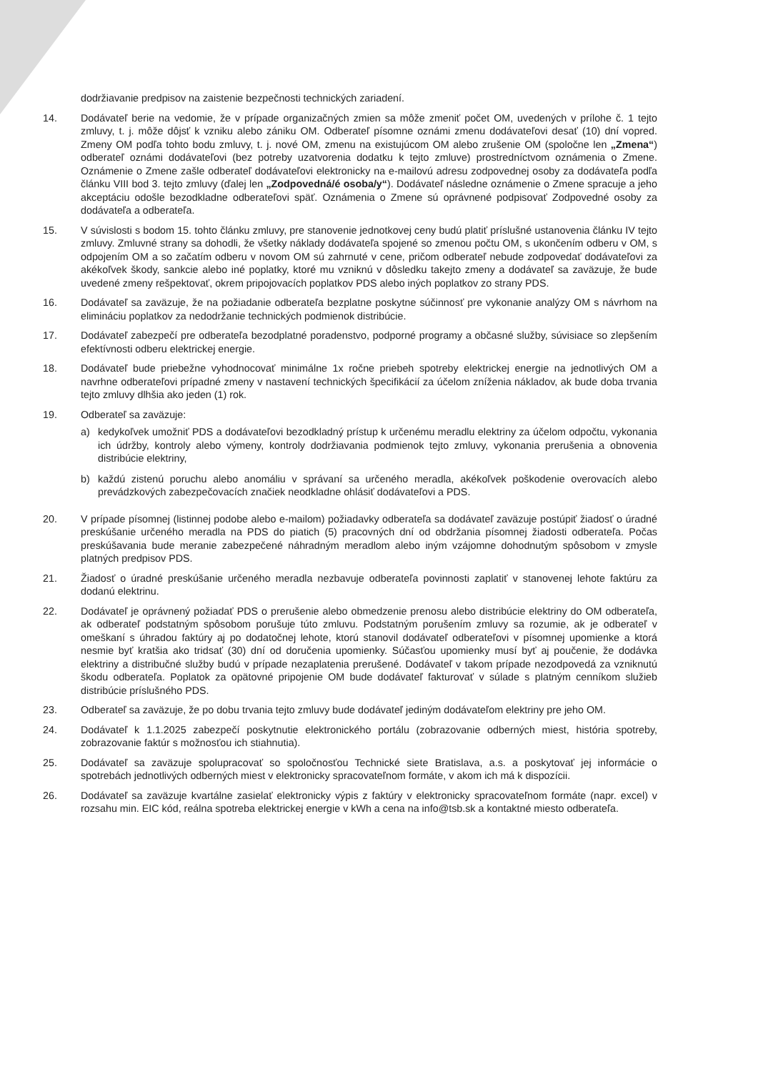dodržiavanie predpisov na zaistenie bezpečnosti technických zariadení.
14. Dodávateľ berie na vedomie, že v prípade organizačných zmien sa môže zmeniť počet OM, uvedených v prílohe č. 1 tejto zmluvy, t. j. môže dôjsť k vzniku alebo zániku OM. Odberateľ písomne oznámi zmenu dodávateľovi desať (10) dní vopred. Zmeny OM podľa tohto bodu zmluvy, t. j. nové OM, zmenu na existujúcom OM alebo zrušenie OM (spoločne len „Zmena“) odberateľ oznámi dodávateľovi (bez potreby uzatvorenia dodatku k tejto zmluve) prostredníctvom oznámenia o Zmene. Oznámenie o Zmene zašle odberateľ dodávateľovi elektronicky na e-mailovú adresu zodpovednej osoby za dodávateľa podľa článku VIII bod 3. tejto zmluvy (ďalej len „Zodpovedná/é osoba/y“). Dodávateľ následne oznámenie o Zmene spracuje a jeho akceptáciu odošle bezodkladne odberateľovi späť. Oznámenia o Zmene sú oprávnené podpisovať Zodpovedné osoby za dodávateľa a odberateľa.
15. V súvislosti s bodom 15. tohto článku zmluvy, pre stanovenie jednotkovej ceny budú platiť príslušné ustanovenia článku IV tejto zmluvy. Zmluvné strany sa dohodli, že všetky náklady dodávateľa spojené so zmenou počtu OM, s ukončením odberu v OM, s odpojením OM a so začatím odberu v novom OM sú zahrnuté v cene, pričom odberateľ nebude zodpovedať dodávateľovi za akékoľvek škody, sankcie alebo iné poplatky, ktoré mu vzniknú v dôsledku takejto zmeny a dodávateľ sa zaväzuje, že bude uvedené zmeny rešpektovať, okrem pripojovacích poplatkov PDS alebo iných poplatkov zo strany PDS.
16. Dodávateľ sa zaväzuje, že na požiadanie odberateľa bezplatne poskytne súčinnosť pre vykonanie analýzy OM s návrhom na elimináciu poplatkov za nedodržanie technických podmienok distribúcie.
17. Dodávateľ zabezpečí pre odberateľa bezodplatné poradenstvo, podporné programy a občasné služby, súvisiace so zlepšením efektívnosti odberu elektrickej energie.
18. Dodávateľ bude priebežne vyhodnocovať minimálne 1x ročne priebeh spotreby elektrickej energie na jednotlivých OM a navrhne odberateľovi prípadné zmeny v nastavení technických špecifikácií za účelom zníženia nákladov, ak bude doba trvania tejto zmluvy dlhšia ako jeden (1) rok.
19. Odberateľ sa zaväzuje:
a) kedykoľvek umožniť PDS a dodávateľovi bezodkladný prístup k určenému meradlu elektriny za účelom odpočtu, vykonania ich údržby, kontroly alebo výmeny, kontroly dodržiavania podmienok tejto zmluvy, vykonania prerušenia a obnovenia distribúcie elektriny,
b) každú zistenú poruchu alebo anomáliu v správaní sa určeného meradla, akékoľvek poškodenie overovacích alebo prevádzkových zabezpečovacích značiek neodkladne ohlásiť dodávateľovi a PDS.
20. V prípade písomnej (listinnej podobe alebo e-mailom) požiadavky odberateľa sa dodávateľ zaväzuje postúpiť žiadosť o úradné preskúšanie určeného meradla na PDS do piatich (5) pracovných dní od obdržania písomnej žiadosti odberateľa. Počas preskúšavania bude meranie zabezpečené náhradným meradlom alebo iným vzájomne dohodnutým spôsobom v zmysle platných predpisov PDS.
21. Žiadosť o úradné preskúšanie určeného meradla nezbavuje odberateľa povinnosti zaplatiť v stanovenej lehote faktúru za dodanú elektrinu.
22. Dodávateľ je oprávnený požiadať PDS o prerušenie alebo obmedzenie prenosu alebo distribúcie elektriny do OM odberateľa, ak odberateľ podstatným spôsobom porušuje túto zmluvu. Podstatným porušením zmluvy sa rozumie, ak je odberateľ v omeškaní s úhradou faktúry aj po dodatočnej lehote, ktorú stanovil dodávateľ odberateľovi v písomnej upomienke a ktorá nesmie byť kratšia ako tridsať (30) dní od doručenia upomienky. Súčasťou upomienky musí byť aj poučenie, že dodávka elektriny a distribučné služby budú v prípade nezaplatenia prerušené. Dodávateľ v takom prípade nezodpovedá za vzniknutú škodu odberateľa. Poplatok za opätovné pripojenie OM bude dodávateľ fakturovať v súlade s platným cenníkom služieb distribúcie príslušného PDS.
23. Odberateľ sa zaväzuje, že po dobu trvania tejto zmluvy bude dodávateľ jediným dodávateľom elektriny pre jeho OM.
24. Dodávateľ k 1.1.2025 zabezpečí poskytnutie elektronického portálu (zobrazovanie odberných miest, história spotreby, zobrazovanie faktúr s možnosťou ich stiahnutia).
25. Dodávateľ sa zaväzuje spolupracovať so spoločnosťou Technické siete Bratislava, a.s. a poskytovať jej informácie o spotrebách jednotlivých odberných miest v elektronicky spracovateľnom formáte, v akom ich má k dispozícii.
26. Dodávateľ sa zaväzuje kvartálne zasielať elektronicky výpis z faktúry v elektronicky spracovateľnom formáte (napr. excel) v rozsahu min. EIC kód, reálna spotreba elektrickej energie v kWh a cena na info@tsb.sk a kontaktné miesto odberateľa.